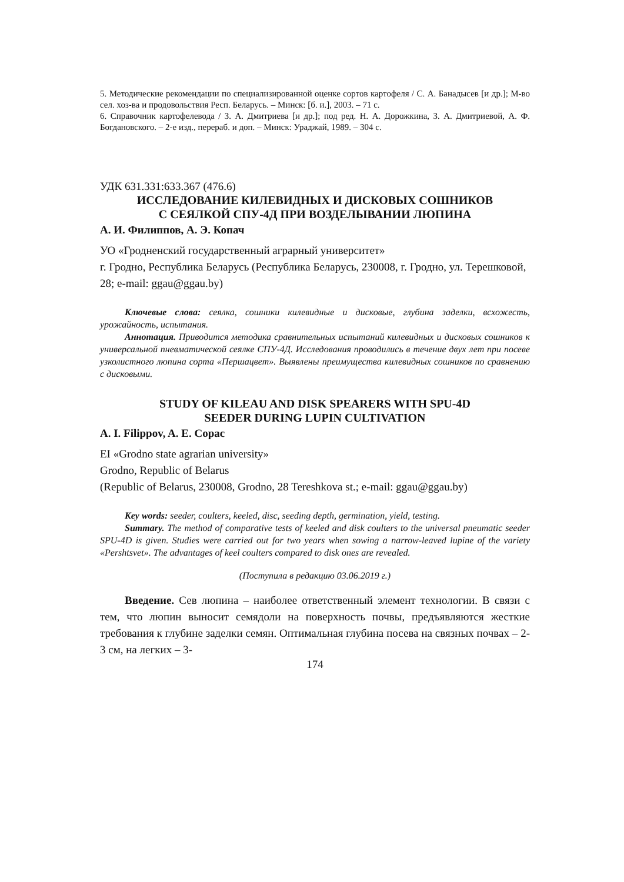5. Методические рекомендации по специализированной оценке сортов картофеля / С. А. Банадысев [и др.]; М-во сел. хоз-ва и продовольствия Респ. Беларусь. – Минск: [б. и.], 2003. – 71 с.
6. Справочник картофелевода / З. А. Дмитриева [и др.]; под ред. Н. А. Дорожкина, З. А. Дмитриевой, А. Ф. Богдановского. – 2-е изд., перераб. и доп. – Минск: Ураджай, 1989. – 304 с.
УДК 631.331:633.367 (476.6)
ИССЛЕДОВАНИЕ КИЛЕВИДНЫХ И ДИСКОВЫХ СОШНИКОВ
С СЕЯЛКОЙ СПУ-4Д ПРИ ВОЗДЕЛЫВАНИИ ЛЮПИНА
А. И. Филиппов, А. Э. Копач
УО «Гродненский государственный аграрный университет»
г. Гродно, Республика Беларусь (Республика Беларусь, 230008, г. Гродно, ул. Терешковой, 28; e-mail: ggau@ggau.by)
Ключевые слова: сеялка, сошники килевидные и дисковые, глубина заделки, всхожесть, урожайность, испытания.
Аннотация. Приводится методика сравнительных испытаний килевидных и дисковых сошников к универсальной пневматической сеялке СПУ-4Д. Исследования проводились в течение двух лет при посеве узколистного люпина сорта «Першацвет». Выявлены преимущества килевидных сошников по сравнению с дисковыми.
STUDY OF KILEAU AND DISK SPEARERS WITH SPU-4D
SEEDER DURING LUPIN CULTIVATION
A. I. Filippov, A. E. Copac
EI «Grodno state agrarian university»
Grodno, Republic of Belarus
(Republic of Belarus, 230008, Grodno, 28 Tereshkova st.; e-mail: ggau@ggau.by)
Key words: seeder, coulters, keeled, disc, seeding depth, germination, yield, testing.
Summary. The method of comparative tests of keeled and disk coulters to the universal pneumatic seeder SPU-4D is given. Studies were carried out for two years when sowing a narrow-leaved lupine of the variety «Pershtsvet». The advantages of keel coulters compared to disk ones are revealed.
(Поступила в редакцию 03.06.2019 г.)
Введение. Сев люпина – наиболее ответственный элемент технологии. В связи с тем, что люпин выносит семядоли на поверхность почвы, предъявляются жесткие требования к глубине заделки семян. Оптимальная глубина посева на связных почвах – 2-3 см, на легких – 3-
174